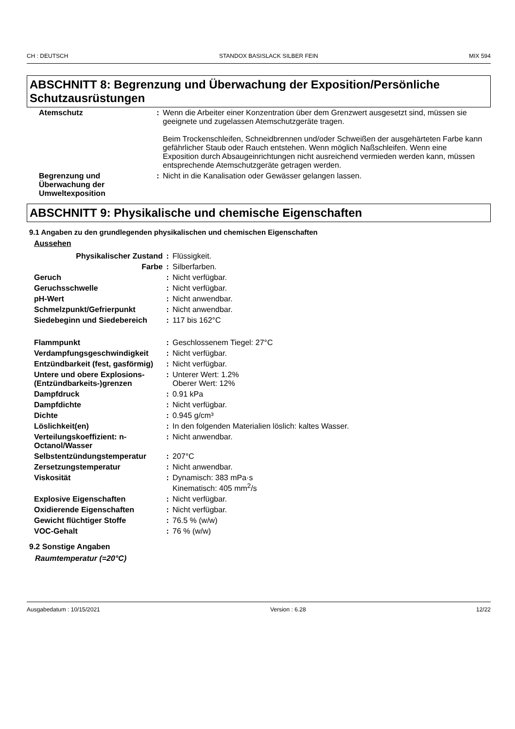CH : DEUTSCH STANDOX BASISLACK SILBER FEIN MIX 594
ABSCHNITT 8: Begrenzung und Überwachung der Exposition/Persönliche Schutzausrüstungen
| Atemschutz | : | Wenn die Arbeiter einer Konzentration über dem Grenzwert ausgesetzt sind, müssen sie geeignete und zugelassen Atemschutzgeräte tragen. Beim Trockenschleifen, Schneidbrennen und/oder Schweißen der ausgehärteten Farbe kann gefährlicher Staub oder Rauch entstehen. Wenn möglich Naßschleifen. Wenn eine Exposition durch Absaugeinrichtungen nicht ausreichend vermieden werden kann, müssen entsprechende Atemschutzgeräte getragen werden. |
| Begrenzung und Überwachung der Umweltexposition | : | Nicht in die Kanalisation oder Gewässer gelangen lassen. |
ABSCHNITT 9: Physikalische und chemische Eigenschaften
9.1 Angaben zu den grundlegenden physikalischen und chemischen Eigenschaften
Aussehen
| Physikalischer Zustand | : | Flüssigkeit. |
| Farbe | : | Silberfarben. |
| Geruch | : | Nicht verfügbar. |
| Geruchsschwelle | : | Nicht verfügbar. |
| pH-Wert | : | Nicht anwendbar. |
| Schmelzpunkt/Gefrierpunkt | : | Nicht anwendbar. |
| Siedebeginn und Siedebereich | : | 117 bis 162°C |
| Flammpunkt | : | Geschlossenem Tiegel: 27°C |
| Verdampfungsgeschwindigkeit | : | Nicht verfügbar. |
| Entzündbarkeit (fest, gasförmig) | : | Nicht verfügbar. |
| Untere und obere Explosions-(Entzündbarkeits-)grenzen | : | Unterer Wert: 1.2% Oberer Wert: 12% |
| Dampfdruck | : | 0.91 kPa |
| Dampfdichte | : | Nicht verfügbar. |
| Dichte | : | 0.945 g/cm³ |
| Löslichkeit(en) | : | In den folgenden Materialien löslich: kaltes Wasser. |
| Verteilungskoeffizient: n-Octanol/Wasser | : | Nicht anwendbar. |
| Selbstentzündungstemperatur | : | 207°C |
| Zersetzungstemperatur | : | Nicht anwendbar. |
| Viskosität | : | Dynamisch: 383 mPa·s Kinematisch: 405 mm<sup>2</sup>/s |
| Explosive Eigenschaften | : | Nicht verfügbar. |
| Oxidierende Eigenschaften | : | Nicht verfügbar. |
| Gewicht flüchtiger Stoffe | : | 76.5 % (w/w) |
| VOC-Gehalt | : | 76 % (w/w) |
9.2 Sonstige Angaben
Raumtemperatur (=20°C)
Ausgabedatum : 10/15/2021 Version : 6.28 12/22